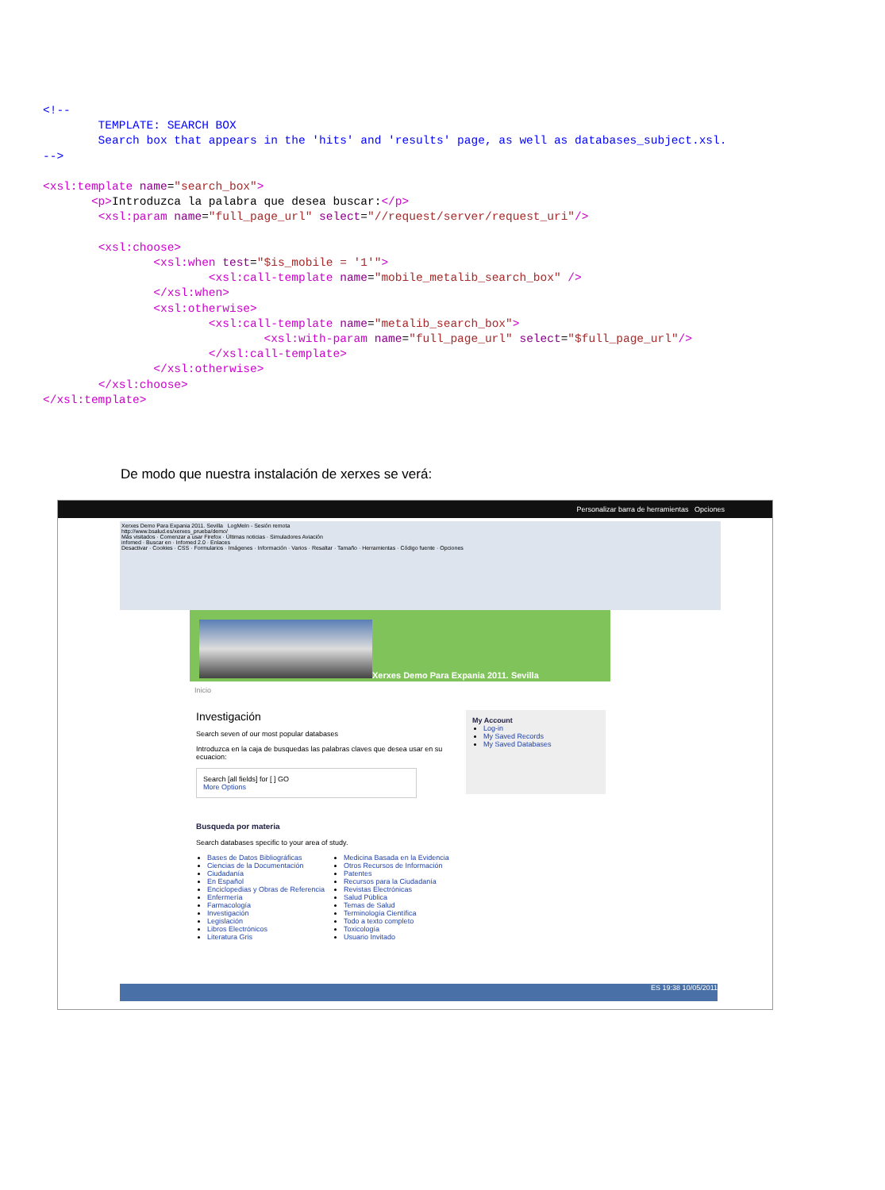<!--
        TEMPLATE: SEARCH BOX
        Search box that appears in the 'hits' and 'results' page, as well as databases_subject.xsl.
-->

<xsl:template name="search_box">
       <p>Introduzca la palabra que desea buscar:</p>
        <xsl:param name="full_page_url" select="//request/server/request_uri"/>

        <xsl:choose>
                <xsl:when test="$is_mobile = '1'">
                        <xsl:call-template name="mobile_metalib_search_box" />
                </xsl:when>
                <xsl:otherwise>
                        <xsl:call-template name="metalib_search_box">
                                <xsl:with-param name="full_page_url" select="$full_page_url"/>
                        </xsl:call-template>
                </xsl:otherwise>
        </xsl:choose>
</xsl:template>
De modo que nuestra instalación de xerxes se verá:
Personalizar barra de herramientas Opciones
Xerxes Demo Para Expania 2011. Sevilla LogMeIn - Sesión remota
http://www.bsalud.es/xerxes_prueba/demo/
Más visitados · Comenzar a usar Firefox · Últimas noticias · Simuladores Aviación
infomed · Buscar en · Infomed 2.0 · Enlaces
Desactivar · Cookies · CSS · Formularios · Imágenes · Información · Varios · Resaltar · Tamaño · Herramientas · Código fuente · Opciones
Xerxes Demo Para Expania 2011. Sevilla
Inicio
Investigación
Search seven of our most popular databases
Introduzca en la caja de busquedas las palabras claves que desea usar en su ecuacion:
Search [all fields] for [ ] GO
More Options
Busqueda por materia
Search databases specific to your area of study.
Bases de Datos Bibliográficas
Ciencias de la Documentación
Ciudadanía
En Español
Enciclopedias y Obras de Referencia
Enfermería
Farmacología
Investigación
Legislación
Libros Electrónicos
Literatura Gris
Medicina Basada en la Evidencia
Otros Recursos de Información
Patentes
Recursos para la Ciudadanía
Revistas Electrónicas
Salud Pública
Temas de Salud
Terminología Científica
Todo a texto completo
Toxicología
Usuario Invitado
My Account
Log-in
My Saved Records
My Saved Databases
ES 19:38 10/05/2011